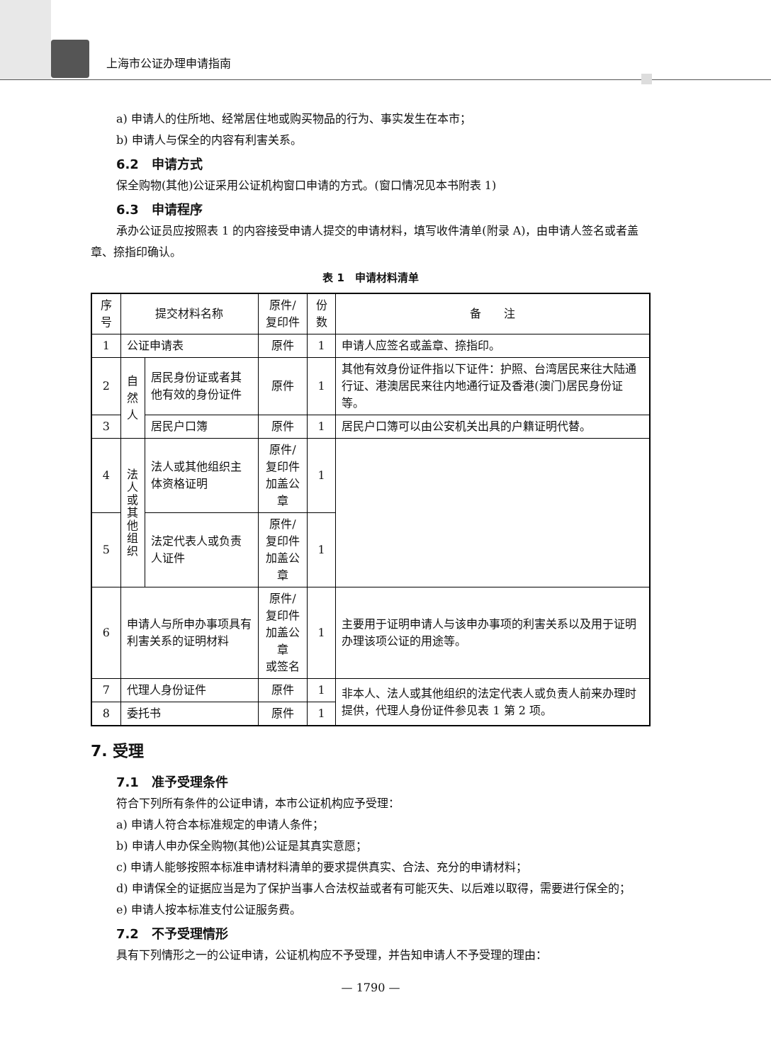上海市公证办理申请指南
a) 申请人的住所地、经常居住地或购买物品的行为、事实发生在本市；
b) 申请人与保全的内容有利害关系。
6.2　申请方式
保全购物(其他)公证采用公证机构窗口申请的方式。(窗口情况见本书附表 1)
6.3　申请程序
承办公证员应按照表 1 的内容接受申请人提交的申请材料，填写收件清单(附录 A)，由申请人签名或者盖章、捺指印确认。
表 1　申请材料清单
| 序号 | 提交材料名称 | | 原件/复印件 | 份数 | 备 注 |
| --- | --- | --- | --- | --- | --- |
| 1 | 公证申请表 | | 原件 | 1 | 申请人应签名或盖章、捺指印。 |
| 2 | 自 然 人 | 居民身份证或者其他有效的身份证件 | 原件 | 1 | 其他有效身份证件指以下证件：护照、台湾居民来往大陆通行证、港澳居民来往内地通行证及香港(澳门)居民身份证等。 |
| 3 | | 居民户口簿 | 原件 | 1 | 居民户口簿可以由公安机关出具的户籍证明代替。 |
| 4 | 法 人 或 其 他 组 织 | 法人或其他组织主体资格证明 | 原件/复印件 加盖公章 | 1 | |
| 5 | | 法定代表人或负责人证件 | 原件/复印件 加盖公章 | 1 | |
| 6 | 申请人与所申办事项具有利害关系的证明材料 | | 原件/复印件 加盖公章 或签名 | 1 | 主要用于证明申请人与该申办事项的利害关系以及用于证明办理该项公证的用途等。 |
| 7 | 代理人身份证件 | | 原件 | 1 | 非本人、法人或其他组织的法定代表人或负责人前来办理时提供，代理人身份证件参见表 1 第 2 项。 |
| 8 | 委托书 | | 原件 | 1 | |
7. 受理
7.1　准予受理条件
符合下列所有条件的公证申请，本市公证机构应予受理：
a) 申请人符合本标准规定的申请人条件；
b) 申请人申办保全购物(其他)公证是其真实意愿；
c) 申请人能够按照本标准申请材料清单的要求提供真实、合法、充分的申请材料；
d) 申请保全的证据应当是为了保护当事人合法权益或者有可能灭失、以后难以取得，需要进行保全的；
e) 申请人按本标准支付公证服务费。
7.2　不予受理情形
具有下列情形之一的公证申请，公证机构应不予受理，并告知申请人不予受理的理由：
— 1790 —